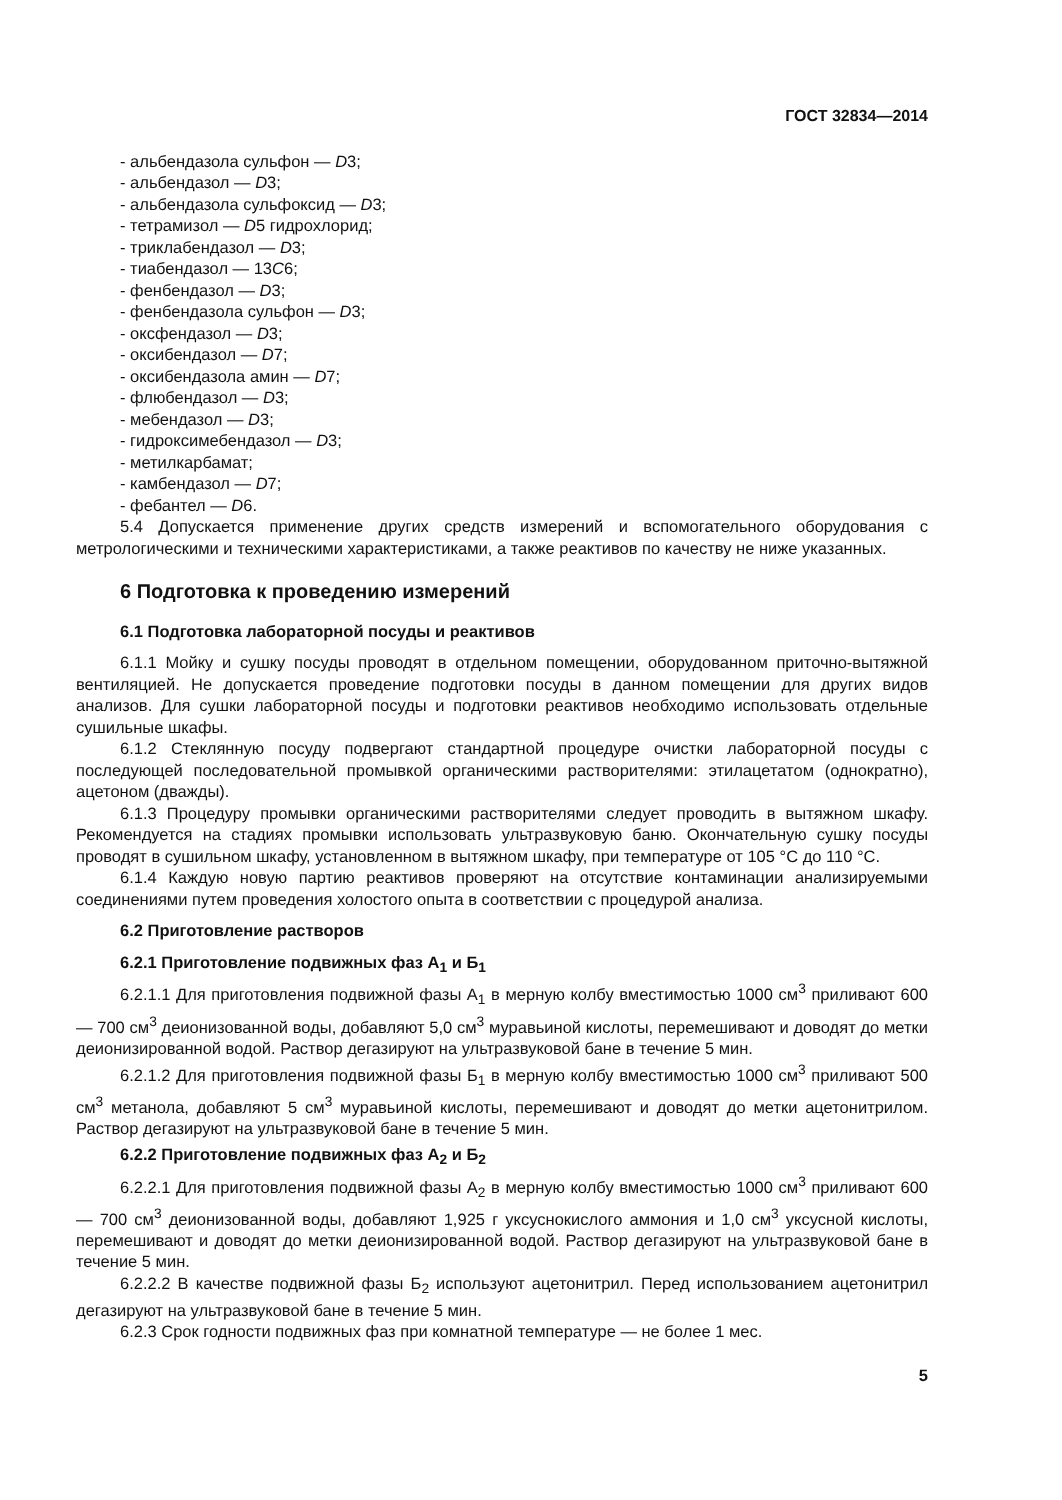ГОСТ 32834—2014
- альбендазола сульфон — D3;
- альбендазол — D3;
- альбендазола сульфоксид — D3;
- тетрамизол — D5 гидрохлорид;
- триклабендазол — D3;
- тиабендазол — 13C6;
- фенбендазол — D3;
- фенбендазола сульфон — D3;
- оксфендазол — D3;
- оксибендазол — D7;
- оксибендазола амин — D7;
- флюбендазол — D3;
- мебендазол — D3;
- гидроксимебендазол — D3;
- метилкарбамат;
- камбендазол — D7;
- фебантел — D6.
5.4 Допускается применение других средств измерений и вспомогательного оборудования с метрологическими и техническими характеристиками, а также реактивов по качеству не ниже указанных.
6 Подготовка к проведению измерений
6.1 Подготовка лабораторной посуды и реактивов
6.1.1 Мойку и сушку посуды проводят в отдельном помещении, оборудованном приточно-вытяжной вентиляцией. Не допускается проведение подготовки посуды в данном помещении для других видов анализов. Для сушки лабораторной посуды и подготовки реактивов необходимо использовать отдельные сушильные шкафы.
6.1.2 Стеклянную посуду подвергают стандартной процедуре очистки лабораторной посуды с последующей последовательной промывкой органическими растворителями: этилацетатом (однократно), ацетоном (дважды).
6.1.3 Процедуру промывки органическими растворителями следует проводить в вытяжном шкафу. Рекомендуется на стадиях промывки использовать ультразвуковую баню. Окончательную сушку посуды проводят в сушильном шкафу, установленном в вытяжном шкафу, при температуре от 105 °С до 110 °С.
6.1.4 Каждую новую партию реактивов проверяют на отсутствие контаминации анализируемыми соединениями путем проведения холостого опыта в соответствии с процедурой анализа.
6.2 Приготовление растворов
6.2.1 Приготовление подвижных фаз А<sub>1</sub> и Б<sub>1</sub>
6.2.1.1 Для приготовления подвижной фазы А<sub>1</sub> в мерную колбу вместимостью 1000 см<sup>3</sup> приливают 600 — 700 см<sup>3</sup> деионизованной воды, добавляют 5,0 см<sup>3</sup> муравьиной кислоты, перемешивают и доводят до метки деионизированной водой. Раствор дегазируют на ультразвуковой бане в течение 5 мин.
6.2.1.2 Для приготовления подвижной фазы Б<sub>1</sub> в мерную колбу вместимостью 1000 см<sup>3</sup> приливают 500 см<sup>3</sup> метанола, добавляют 5 см<sup>3</sup> муравьиной кислоты, перемешивают и доводят до метки ацетонитрилом. Раствор дегазируют на ультразвуковой бане в течение 5 мин.
6.2.2 Приготовление подвижных фаз А<sub>2</sub> и Б<sub>2</sub>
6.2.2.1 Для приготовления подвижной фазы А<sub>2</sub> в мерную колбу вместимостью 1000 см<sup>3</sup> приливают 600 — 700 см<sup>3</sup> деионизованной воды, добавляют 1,925 г уксуснокислого аммония и 1,0 см<sup>3</sup> уксусной кислоты, перемешивают и доводят до метки деионизированной водой. Раствор дегазируют на ультразвуковой бане в течение 5 мин.
6.2.2.2 В качестве подвижной фазы Б<sub>2</sub> используют ацетонитрил. Перед использованием ацетонитрил дегазируют на ультразвуковой бане в течение 5 мин.
6.2.3 Срок годности подвижных фаз при комнатной температуре — не более 1 мес.
5